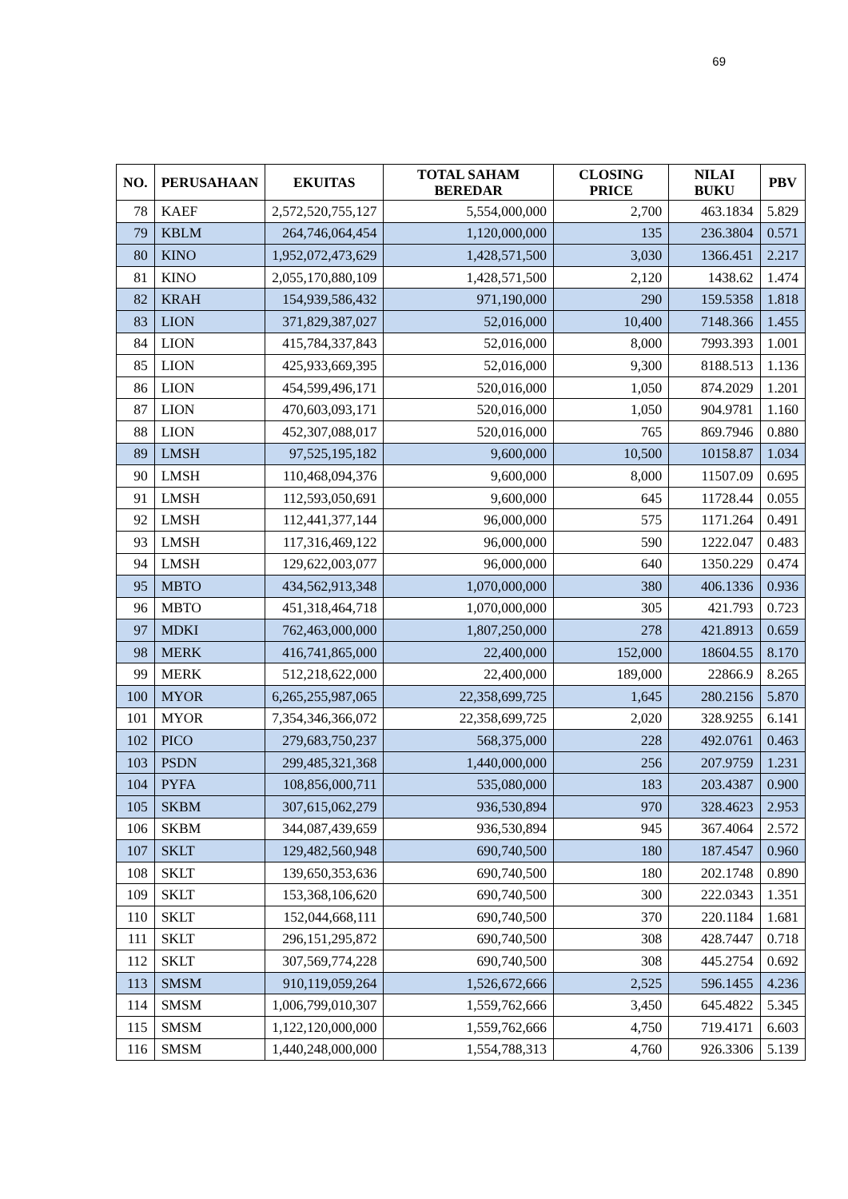69
| NO. | PERUSAHAAN | EKUITAS | TOTAL SAHAM BEREDAR | CLOSING PRICE | NILAI BUKU | PBV |
| --- | --- | --- | --- | --- | --- | --- |
| 78 | KAEF | 2,572,520,755,127 | 5,554,000,000 | 2,700 | 463.1834 | 5.829 |
| 79 | KBLM | 264,746,064,454 | 1,120,000,000 | 135 | 236.3804 | 0.571 |
| 80 | KINO | 1,952,072,473,629 | 1,428,571,500 | 3,030 | 1366.451 | 2.217 |
| 81 | KINO | 2,055,170,880,109 | 1,428,571,500 | 2,120 | 1438.62 | 1.474 |
| 82 | KRAH | 154,939,586,432 | 971,190,000 | 290 | 159.5358 | 1.818 |
| 83 | LION | 371,829,387,027 | 52,016,000 | 10,400 | 7148.366 | 1.455 |
| 84 | LION | 415,784,337,843 | 52,016,000 | 8,000 | 7993.393 | 1.001 |
| 85 | LION | 425,933,669,395 | 52,016,000 | 9,300 | 8188.513 | 1.136 |
| 86 | LION | 454,599,496,171 | 520,016,000 | 1,050 | 874.2029 | 1.201 |
| 87 | LION | 470,603,093,171 | 520,016,000 | 1,050 | 904.9781 | 1.160 |
| 88 | LION | 452,307,088,017 | 520,016,000 | 765 | 869.7946 | 0.880 |
| 89 | LMSH | 97,525,195,182 | 9,600,000 | 10,500 | 10158.87 | 1.034 |
| 90 | LMSH | 110,468,094,376 | 9,600,000 | 8,000 | 11507.09 | 0.695 |
| 91 | LMSH | 112,593,050,691 | 9,600,000 | 645 | 11728.44 | 0.055 |
| 92 | LMSH | 112,441,377,144 | 96,000,000 | 575 | 1171.264 | 0.491 |
| 93 | LMSH | 117,316,469,122 | 96,000,000 | 590 | 1222.047 | 0.483 |
| 94 | LMSH | 129,622,003,077 | 96,000,000 | 640 | 1350.229 | 0.474 |
| 95 | MBTO | 434,562,913,348 | 1,070,000,000 | 380 | 406.1336 | 0.936 |
| 96 | MBTO | 451,318,464,718 | 1,070,000,000 | 305 | 421.793 | 0.723 |
| 97 | MDKI | 762,463,000,000 | 1,807,250,000 | 278 | 421.8913 | 0.659 |
| 98 | MERK | 416,741,865,000 | 22,400,000 | 152,000 | 18604.55 | 8.170 |
| 99 | MERK | 512,218,622,000 | 22,400,000 | 189,000 | 22866.9 | 8.265 |
| 100 | MYOR | 6,265,255,987,065 | 22,358,699,725 | 1,645 | 280.2156 | 5.870 |
| 101 | MYOR | 7,354,346,366,072 | 22,358,699,725 | 2,020 | 328.9255 | 6.141 |
| 102 | PICO | 279,683,750,237 | 568,375,000 | 228 | 492.0761 | 0.463 |
| 103 | PSDN | 299,485,321,368 | 1,440,000,000 | 256 | 207.9759 | 1.231 |
| 104 | PYFA | 108,856,000,711 | 535,080,000 | 183 | 203.4387 | 0.900 |
| 105 | SKBM | 307,615,062,279 | 936,530,894 | 970 | 328.4623 | 2.953 |
| 106 | SKBM | 344,087,439,659 | 936,530,894 | 945 | 367.4064 | 2.572 |
| 107 | SKLT | 129,482,560,948 | 690,740,500 | 180 | 187.4547 | 0.960 |
| 108 | SKLT | 139,650,353,636 | 690,740,500 | 180 | 202.1748 | 0.890 |
| 109 | SKLT | 153,368,106,620 | 690,740,500 | 300 | 222.0343 | 1.351 |
| 110 | SKLT | 152,044,668,111 | 690,740,500 | 370 | 220.1184 | 1.681 |
| 111 | SKLT | 296,151,295,872 | 690,740,500 | 308 | 428.7447 | 0.718 |
| 112 | SKLT | 307,569,774,228 | 690,740,500 | 308 | 445.2754 | 0.692 |
| 113 | SMSM | 910,119,059,264 | 1,526,672,666 | 2,525 | 596.1455 | 4.236 |
| 114 | SMSM | 1,006,799,010,307 | 1,559,762,666 | 3,450 | 645.4822 | 5.345 |
| 115 | SMSM | 1,122,120,000,000 | 1,559,762,666 | 4,750 | 719.4171 | 6.603 |
| 116 | SMSM | 1,440,248,000,000 | 1,554,788,313 | 4,760 | 926.3306 | 5.139 |